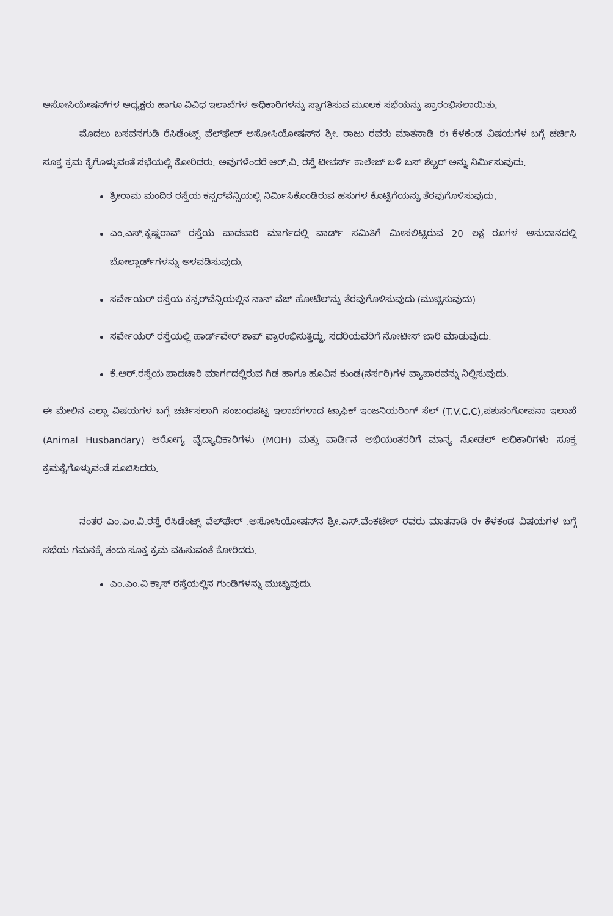ಅಸೋಸಿಯೇಷನ್‌ಗಳ ಅಧ್ಯಕ್ಷರು ಹಾಗೂ ವಿವಿಧ ಇಲಾಖೆಗಳ ಅಧಿಕಾರಿಗಳನ್ನು ಸ್ವಾಗತಿಸುವ ಮೂಲಕ ಸಭೆಯನ್ನು ಪ್ರಾರಂಭಿಸಲಾಯಿತು.
ಮೊದಲು ಬಸವನಗುಡಿ ರೆಸಿಡೆಂಟ್ಸ್ ವೆಲ್‌ಫೇರ್ ಅಸೋಸಿಯೋಷನ್‌ನ ಶ್ರೀ. ರಾಜು ರವರು ಮಾತನಾಡಿ ಈ ಕೆಳಕಂಡ ವಿಷಯಗಳ ಬಗ್ಗೆ ಚರ್ಚಿಸಿ ಸೂಕ್ತ ಕ್ರಮ ಕೈಗೊಳ್ಳುವಂತೆ ಸಭೆಯಲ್ಲಿ ಕೋರಿದರು. ಅವುಗಳೆಂದರೆ ಆರ್.ವಿ. ರಸ್ತೆ ಟೀಚರ್ಸ್ ಕಾಲೇಜ್ ಬಳಿ ಬಸ್ ಶೆಲ್ಟರ್ ಅನ್ನು ನಿರ್ಮಿಸುವುದು.
ಶ್ರೀರಾಮ ಮಂದಿರ ರಸ್ತೆಯ ಕನ್ಸರ್‌ವೆನ್ಸಿಯಲ್ಲಿ ನಿರ್ಮಿಸಿಕೊಂಡಿರುವ ಹಸುಗಳ ಕೊಟ್ಟಿಗೆಯನ್ನು ತೆರವುಗೊಳಿಸುವುದು.
ಎಂ.ಎಸ್.ಕೃಷ್ಣರಾವ್ ರಸ್ತೆಯ ಪಾದಚಾರಿ ಮಾರ್ಗದಲ್ಲಿ ವಾರ್ಡ್ ಸಮಿತಿಗೆ ಮೀಸಲಿಟ್ಟಿರುವ 20 ಲಕ್ಷ ರೂಗಳ ಅನುದಾನದಲ್ಲಿ ಬೋಲ್ಲಾರ್ಡ್‌ಗಳನ್ನು ಅಳವಡಿಸುವುದು.
ಸರ್ವೇಯರ್ ರಸ್ತೆಯ ಕನ್ಸರ್‌ವೆನ್ಸಿಯಲ್ಲಿನ ನಾನ್ ವೆಜ್ ಹೋಟೆಲ್‌ನ್ನು ತೆರವುಗೊಳಿಸುವುದು (ಮುಚ್ಚಿಸುವುದು)
ಸರ್ವೇಯರ್ ರಸ್ತೆಯಲ್ಲಿ ಹಾರ್ಡ್‌ವೇರ್ ಶಾಪ್ ಪ್ರಾರಂಭಿಸುತ್ತಿದ್ದು, ಸದರಿಯವರಿಗೆ ನೋಟೀಸ್ ಜಾರಿ ಮಾಡುವುದು.
ಕೆ.ಆರ್.ರಸ್ತೆಯ ಪಾದಚಾರಿ ಮಾರ್ಗದಲ್ಲಿರುವ ಗಿಡ ಹಾಗೂ ಹೂವಿನ ಕುಂಡ(ನರ್ಸರಿ)ಗಳ ವ್ಯಾಪಾರವನ್ನು ನಿಲ್ಲಿಸುವುದು.
ಈ ಮೇಲಿನ ಎಲ್ಲಾ ವಿಷಯಗಳ ಬಗ್ಗೆ ಚರ್ಚಿಸಲಾಗಿ ಸಂಬಂಧಪಟ್ಟ ಇಲಾಖೆಗಳಾದ ಟ್ರಾಫಿಕ್ ಇಂಜನಿಯರಿಂಗ್ ಸೆಲ್ (T.V.C.C),ಪಶುಸಂಗೋಪನಾ ಇಲಾಖೆ (Animal Husbandary) ಆರೋಗ್ಯ ವೈದ್ಯಾಧಿಕಾರಿಗಳು (MOH) ಮತ್ತು ವಾರ್ಡಿನ ಅಭಿಯಂತರರಿಗೆ ಮಾನ್ಯ ನೋಡಲ್ ಅಧಿಕಾರಿಗಳು ಸೂಕ್ತ ಕ್ರಮಕೈಗೊಳ್ಳುವಂತೆ ಸೂಚಿಸಿದರು.
ನಂತರ ಎಂ.ಎಂ.ವಿ.ರಸ್ತೆ ರೆಸಿಡೆಂಟ್ಸ್ ವೆಲ್‌ಫೇರ್ .ಅಸೋಸಿಯೋಷನ್‌ನ ಶ್ರೀ.ಎಸ್.ವೆಂಕಟೇಶ್ ರವರು ಮಾತನಾಡಿ ಈ ಕೆಳಕಂಡ ವಿಷಯಗಳ ಬಗ್ಗೆ ಸಭೆಯ ಗಮನಕ್ಕೆ ತಂದು ಸೂಕ್ತ ಕ್ರಮ ವಹಿಸುವಂತೆ ಕೋರಿದರು.
ಎಂ.ಎಂ.ವಿ ಕ್ರಾಸ್ ರಸ್ತೆಯಲ್ಲಿನ ಗುಂಡಿಗಳನ್ನು ಮುಚ್ಚುವುದು.